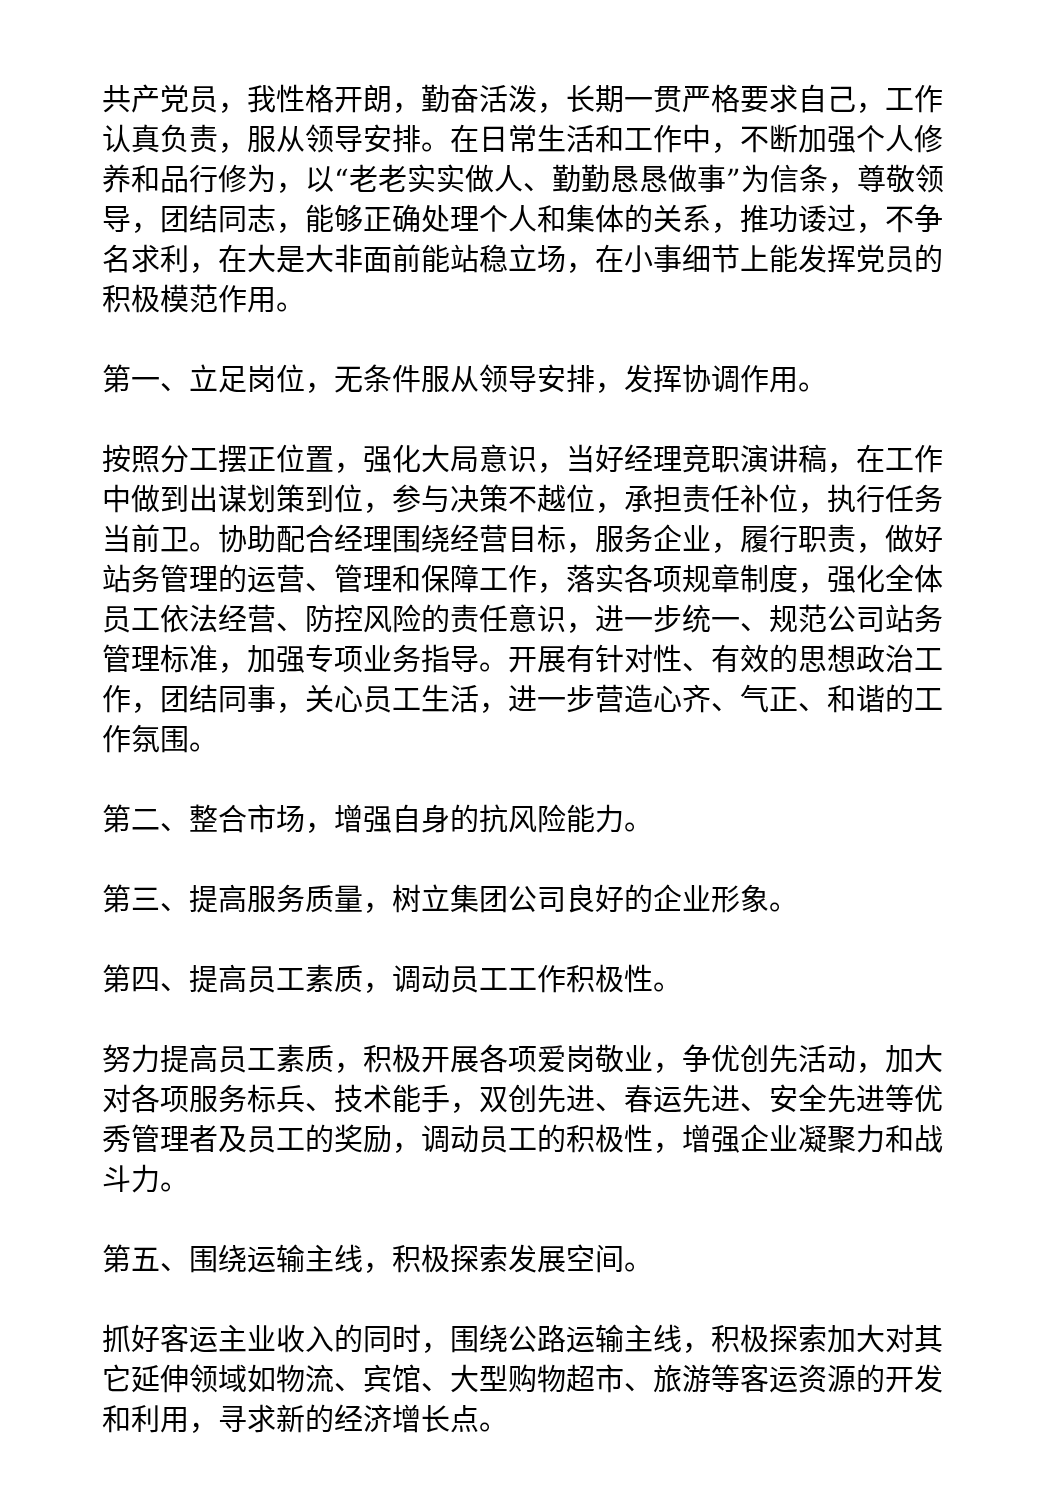共产党员，我性格开朗，勤奋活泼，长期一贯严格要求自己，工作认真负责，服从领导安排。在日常生活和工作中，不断加强个人修养和品行修为，以“老老实实做人、勤勤恳恳做事”为信条，尊敬领导，团结同志，能够正确处理个人和集体的关系，推功诿过，不争名求利，在大是大非面前能站稳立场，在小事细节上能发挥党员的积极模范作用。
第一、立足岗位，无条件服从领导安排，发挥协调作用。
按照分工摆正位置，强化大局意识，当好经理竞职演讲稿，在工作中做到出谋划策到位，参与决策不越位，承担责任补位，执行任务当前卫。协助配合经理围绕经营目标，服务企业，履行职责，做好站务管理的运营、管理和保障工作，落实各项规章制度，强化全体员工依法经营、防控风险的责任意识，进一步统一、规范公司站务管理标准，加强专项业务指导。开展有针对性、有效的思想政治工作，团结同事，关心员工生活，进一步营造心齐、气正、和谐的工作氛围。
第二、整合市场，增强自身的抗风险能力。
第三、提高服务质量，树立集团公司良好的企业形象。
第四、提高员工素质，调动员工工作积极性。
努力提高员工素质，积极开展各项爱岗敬业，争优创先活动，加大对各项服务标兵、技术能手，双创先进、春运先进、安全先进等优秀管理者及员工的奖励，调动员工的积极性，增强企业凝聚力和战斗力。
第五、围绕运输主线，积极探索发展空间。
抓好客运主业收入的同时，围绕公路运输主线，积极探索加大对其它延伸领域如物流、宾馆、大型购物超市、旅游等客运资源的开发和利用，寻求新的经济增长点。